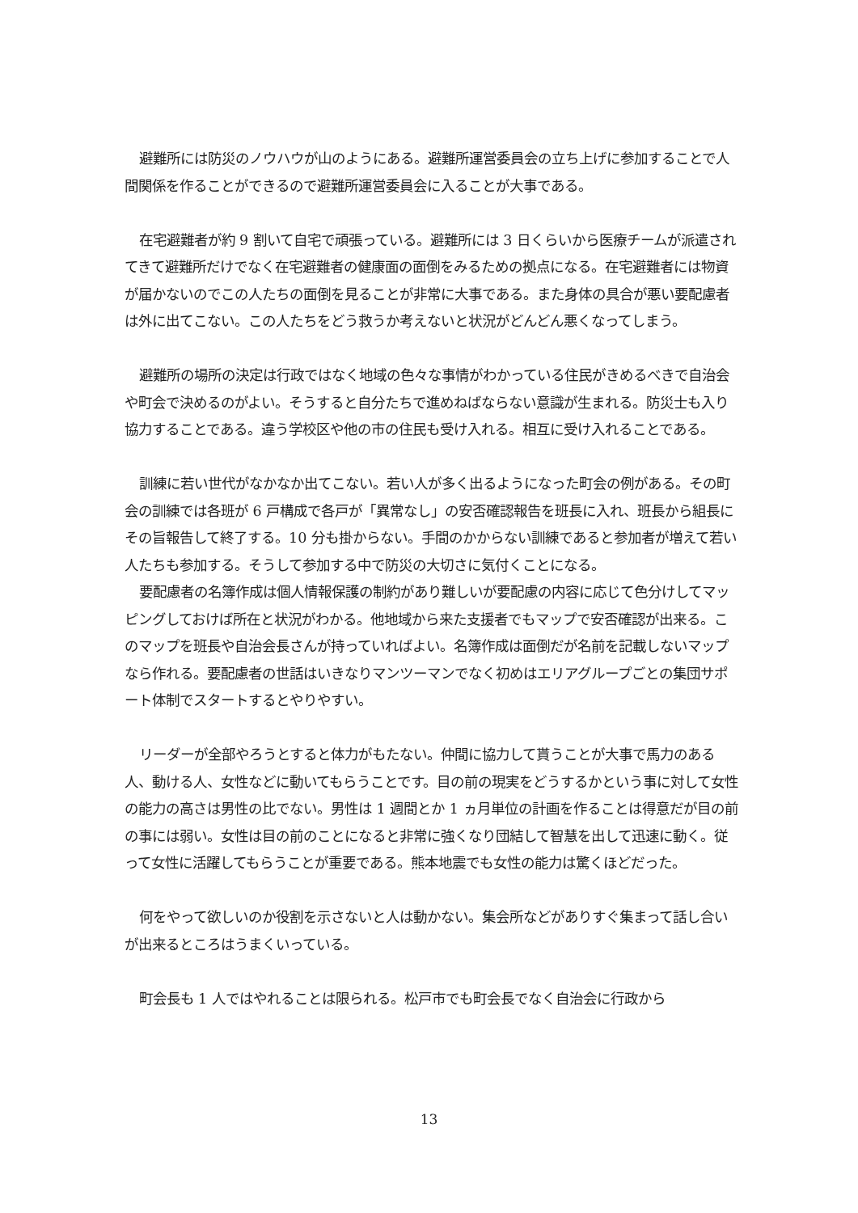避難所には防災のノウハウが山のようにある。避難所運営委員会の立ち上げに参加することで人間関係を作ることができるので避難所運営委員会に入ることが大事である。
在宅避難者が約 9 割いて自宅で頑張っている。避難所には 3 日くらいから医療チームが派遣されてきて避難所だけでなく在宅避難者の健康面の面倒をみるための拠点になる。在宅避難者には物資が届かないのでこの人たちの面倒を見ることが非常に大事である。また身体の具合が悪い要配慮者は外に出てこない。この人たちをどう救うか考えないと状況がどんどん悪くなってしまう。
避難所の場所の決定は行政ではなく地域の色々な事情がわかっている住民がきめるべきで自治会や町会で決めるのがよい。そうすると自分たちで進めねばならない意識が生まれる。防災士も入り協力することである。違う学校区や他の市の住民も受け入れる。相互に受け入れることである。
訓練に若い世代がなかなか出てこない。若い人が多く出るようになった町会の例がある。その町会の訓練では各班が 6 戸構成で各戸が「異常なし」の安否確認報告を班長に入れ、班長から組長にその旨報告して終了する。10 分も掛からない。手間のかからない訓練であると参加者が増えて若い人たちも参加する。そうして参加する中で防災の大切さに気付くことになる。
要配慮者の名簿作成は個人情報保護の制約があり難しいが要配慮の内容に応じて色分けしてマッピングしておけば所在と状況がわかる。他地域から来た支援者でもマップで安否確認が出来る。このマップを班長や自治会長さんが持っていればよい。名簿作成は面倒だが名前を記載しないマップなら作れる。要配慮者の世話はいきなりマンツーマンでなく初めはエリアグループごとの集団サポート体制でスタートするとやりやすい。
リーダーが全部やろうとすると体力がもたない。仲間に協力して貰うことが大事で馬力のある人、動ける人、女性などに動いてもらうことです。目の前の現実をどうするかという事に対して女性の能力の高さは男性の比でない。男性は 1 週間とか 1 ヵ月単位の計画を作ることは得意だが目の前の事には弱い。女性は目の前のことになると非常に強くなり団結して智慧を出して迅速に動く。従って女性に活躍してもらうことが重要である。熊本地震でも女性の能力は驚くほどだった。
何をやって欲しいのか役割を示さないと人は動かない。集会所などがありすぐ集まって話し合いが出来るところはうまくいっている。
町会長も 1 人ではやれることは限られる。松戸市でも町会長でなく自治会に行政から
13